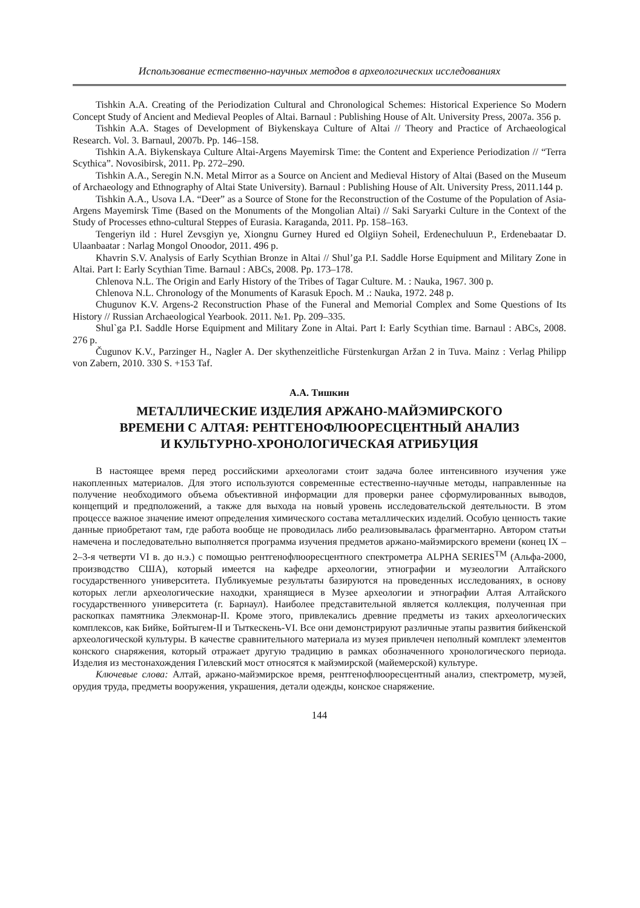Использование естественно-научных методов в археологических исследованиях
Tishkin A.A. Creating of the Periodization Cultural and Chronological Schemes: Historical Experience So Modern Concept Study of Ancient and Medieval Peoples of Altai. Barnaul : Publishing House of Alt. University Press, 2007a. 356 p.
Tishkin A.A. Stages of Development of Biykenskaya Culture of Altai // Theory and Practice of Archaeological Research. Vol. 3. Barnaul, 2007b. Pp. 146–158.
Tishkin A.A. Biykenskaya Culture Altai-Argens Mayemirsk Time: the Content and Experience Periodization // “Terra Scythica”. Novosibirsk, 2011. Pp. 272–290.
Tishkin A.A., Seregin N.N. Metal Mirror as a Source on Ancient and Medieval History of Altai (Based on the Museum of Archaeology and Ethnography of Altai State University). Barnaul : Publishing House of Alt. University Press, 2011.144 p.
Tishkin A.A., Usova I.A. “Deer” as a Source of Stone for the Reconstruction of the Costume of the Population of Asia-Argens Mayemirsk Time (Based on the Monuments of the Mongolian Altai) // Saki Saryarki Culture in the Context of the Study of Processes ethno-cultural Steppes of Eurasia. Karaganda, 2011. Pp. 158–163.
Tengeriyn ild : Hurel Zevsgiyn ye, Xiongnu Gurney Hured ed Olgiiyn Soheil, Erdenechuluun P., Erdenebaatar D. Ulaanbaatar : Narlag Mongol Onoodor, 2011. 496 p.
Khavrin S.V. Analysis of Early Scythian Bronze in Altai // Shul’ga P.I. Saddle Horse Equipment and Military Zone in Altai. Part I: Early Scythian Time. Barnaul : ABCs, 2008. Pp. 173–178.
Chlenova N.L. The Origin and Early History of the Tribes of Tagar Culture. M. : Nauka, 1967. 300 p.
Chlenova N.L. Chronology of the Monuments of Karasuk Epoch. M .: Nauka, 1972. 248 p.
Chugunov K.V. Argens-2 Reconstruction Phase of the Funeral and Memorial Complex and Some Questions of Its History // Russian Archaeological Yearbook. 2011. №1. Pp. 209–335.
Shul`ga P.I. Saddle Horse Equipment and Military Zone in Altai. Part I: Early Scythian time. Barnaul : ABCs, 2008. 276 p.
Čugunov K.V., Parzinger H., Nagler A. Der skythenzeitliche Fürstenkurgan Aržan 2 in Tuva. Mainz : Verlag Philipp von Zabern, 2010. 330 S. +153 Taf.
А.А. Тишкин
МЕТАЛЛИЧЕСКИЕ ИЗДЕЛИЯ АРЖАНО-МАЙЭМИРСКОГО
ВРЕМЕНИ С АЛТАЯ: РЕНТГЕНОФЛЮОРЕСЦЕНТНЫЙ АНАЛИЗ
И КУЛЬТУРНО-ХРОНОЛОГИЧЕСКАЯ АТРИБУЦИЯ
В настоящее время перед российскими археологами стоит задача более интенсивного изучения уже накопленных материалов. Для этого используются современные естественно-научные методы, направленные на получение необходимого объема объективной информации для проверки ранее сформулированных выводов, концепций и предположений, а также для выхода на новый уровень исследовательской деятельности. В этом процессе важное значение имеют определения химического состава металлических изделий. Особую ценность такие данные приобретают там, где работа вообще не проводилась либо реализовывалась фрагментарно. Автором статьи намечена и последовательно выполняется программа изучения предметов аржано-майэмирского времени (конец IX – 2–3-я четверти VI в. до н.э.) с помощью рентгенофлюоресцентного спектрометра ALPHA SERIES<sup>TM</sup> (Альфа-2000, производство США), который имеется на кафедре археологии, этнографии и музеологии Алтайского государственного университета. Публикуемые результаты базируются на проведенных исследованиях, в основу которых легли археологические находки, хранящиеся в Музее археологии и этнографии Алтая Алтайского государственного университета (г. Барнаул). Наиболее представительной является коллекция, полученная при раскопках памятника Элекмонар-II. Кроме этого, привлекались древние предметы из таких археологических комплексов, как Бийке, Бойтыгем-II и Тыткескень-VI. Все они демонстрируют различные этапы развития бийкенской археологической культуры. В качестве сравнительного материала из музея привлечен неполный комплект элементов конского снаряжения, который отражает другую традицию в рамках обозначенного хронологического периода. Изделия из местонахождения Гилевский мост относятся к майэмирской (майемерской) культуре.
Ключевые слова: Алтай, аржано-майэмирское время, рентгенофлюоресцентный анализ, спектрометр, музей, орудия труда, предметы вооружения, украшения, детали одежды, конское снаряжение.
144